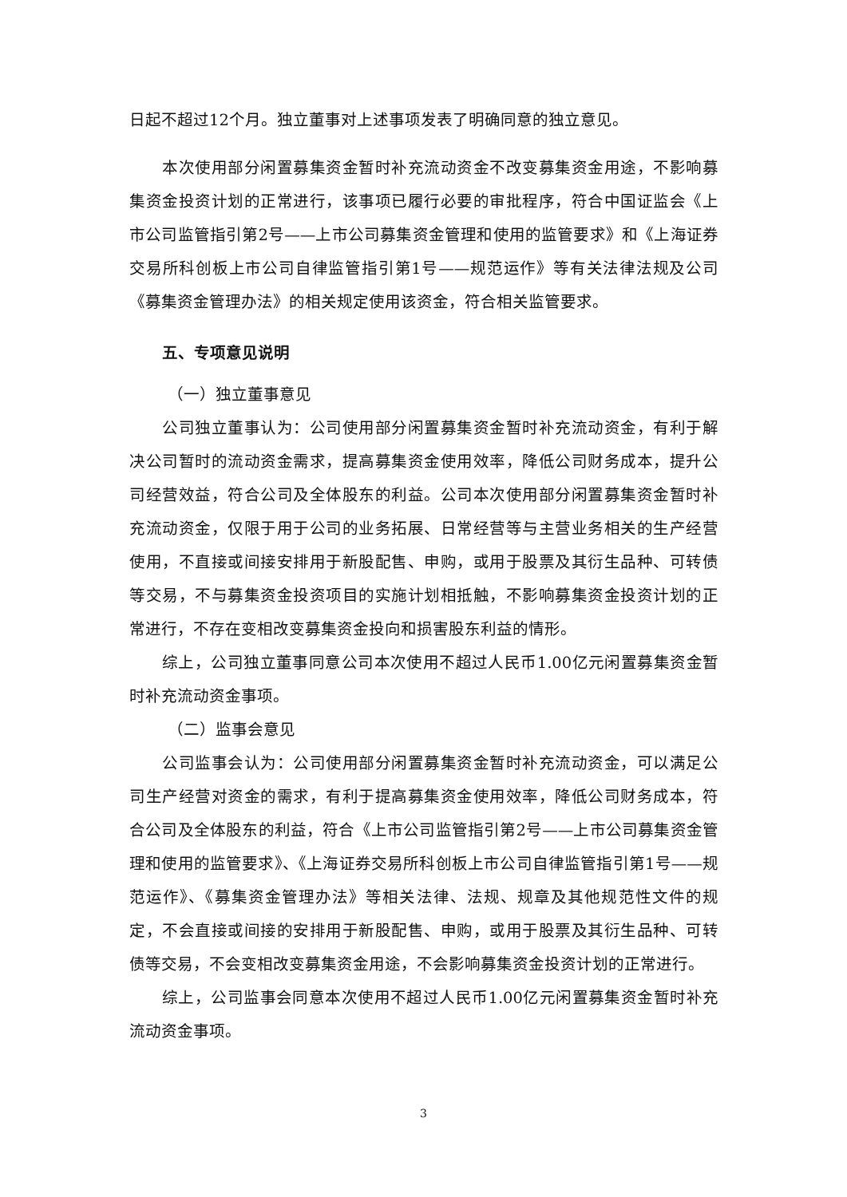日起不超过12个月。独立董事对上述事项发表了明确同意的独立意见。
本次使用部分闲置募集资金暂时补充流动资金不改变募集资金用途，不影响募集资金投资计划的正常进行，该事项已履行必要的审批程序，符合中国证监会《上市公司监管指引第2号——上市公司募集资金管理和使用的监管要求》和《上海证券交易所科创板上市公司自律监管指引第1号——规范运作》等有关法律法规及公司《募集资金管理办法》的相关规定使用该资金，符合相关监管要求。
五、专项意见说明
（一）独立董事意见
公司独立董事认为：公司使用部分闲置募集资金暂时补充流动资金，有利于解决公司暂时的流动资金需求，提高募集资金使用效率，降低公司财务成本，提升公司经营效益，符合公司及全体股东的利益。公司本次使用部分闲置募集资金暂时补充流动资金，仅限于用于公司的业务拓展、日常经营等与主营业务相关的生产经营使用，不直接或间接安排用于新股配售、申购，或用于股票及其衍生品种、可转债等交易，不与募集资金投资项目的实施计划相抵触，不影响募集资金投资计划的正常进行，不存在变相改变募集资金投向和损害股东利益的情形。
综上，公司独立董事同意公司本次使用不超过人民币1.00亿元闲置募集资金暂时补充流动资金事项。
（二）监事会意见
公司监事会认为：公司使用部分闲置募集资金暂时补充流动资金，可以满足公司生产经营对资金的需求，有利于提高募集资金使用效率，降低公司财务成本，符合公司及全体股东的利益，符合《上市公司监管指引第2号——上市公司募集资金管理和使用的监管要求》、《上海证券交易所科创板上市公司自律监管指引第1号——规范运作》、《募集资金管理办法》等相关法律、法规、规章及其他规范性文件的规定，不会直接或间接的安排用于新股配售、申购，或用于股票及其衍生品种、可转债等交易，不会变相改变募集资金用途，不会影响募集资金投资计划的正常进行。
综上，公司监事会同意本次使用不超过人民币1.00亿元闲置募集资金暂时补充流动资金事项。
3